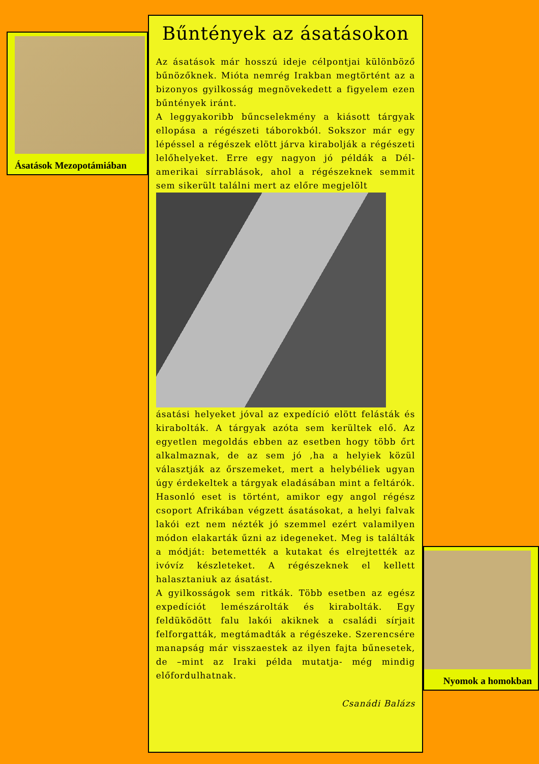Ásatások Mezopotámiában
Bűntények az ásatásokon
Az ásatások már hosszú ideje célpontjai különböző bűnözőknek. Mióta nemrég Irakban megtörtént az a bizonyos gyilkosság megnövekedett a figyelem ezen bűntények iránt.
A leggyakoribb bűncselekmény a kiásott tárgyak ellopása a régészeti táborokból. Sokszor már egy lépéssel a régészek elött járva kirabolják a régészeti lelőhelyeket. Erre egy nagyon jó példák a Dél-amerikai sírrablások, ahol a régészeknek semmit sem sikerült találni mert az előre megjelölt
ásatási helyeket jóval az expedíció elött felásták és kirabolták. A tárgyak azóta sem kerültek elő. Az egyetlen megoldás ebben az esetben hogy több őrt alkalmaznak, de az sem jó ,ha a helyiek közül választják az őrszemeket, mert a helybéliek ugyan úgy érdekeltek a tárgyak eladásában mint a feltárók. Hasonló eset is történt, amikor egy angol régész csoport Afrikában végzett ásatásokat, a helyi falvak lakói ezt nem nézték jó szemmel ezért valamilyen módon elakarták űzni az idegeneket. Meg is találták a módját: betemették a kutakat és elrejtették az ivóvíz készleteket. A régészeknek el kellett halasztaniuk az ásatást.
A gyilkosságok sem ritkák. Több esetben az egész expedíciót lemészárolták és kirabolták. Egy feldüködött falu lakói akiknek a családi sírjait felforgatták, megtámadták a régészeke. Szerencsére manapság már visszaestek az ilyen fajta bűnesetek, de –mint az Iraki példa mutatja- még mindig előfordulhatnak.
Csanádi Balázs
Nyomok a homokban